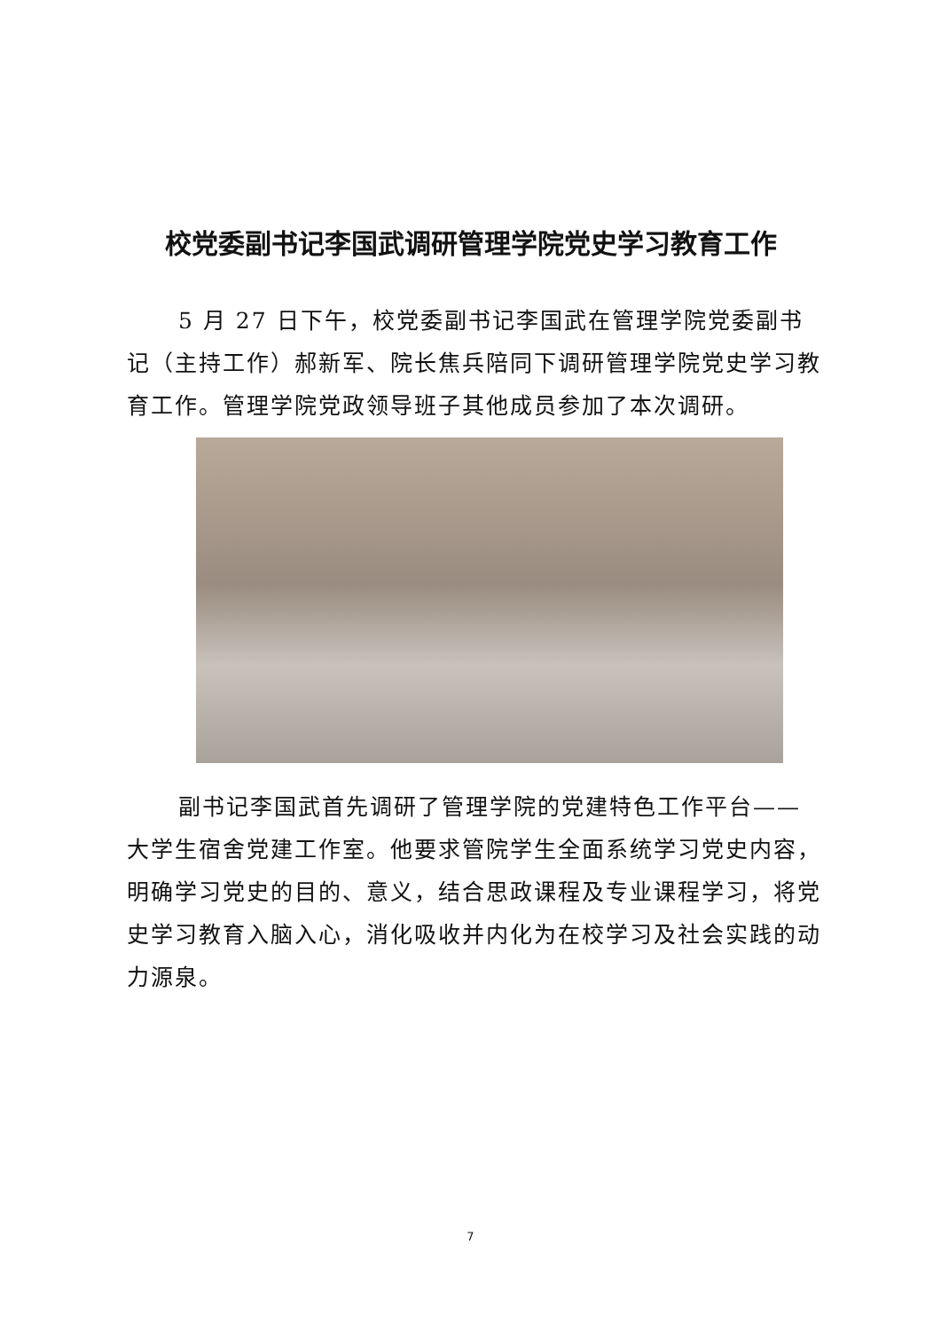校党委副书记李国武调研管理学院党史学习教育工作
5 月 27 日下午，校党委副书记李国武在管理学院党委副书记（主持工作）郝新军、院长焦兵陪同下调研管理学院党史学习教育工作。管理学院党政领导班子其他成员参加了本次调研。
副书记李国武首先调研了管理学院的党建特色工作平台——大学生宿舍党建工作室。他要求管院学生全面系统学习党史内容，明确学习党史的目的、意义，结合思政课程及专业课程学习，将党史学习教育入脑入心，消化吸收并内化为在校学习及社会实践的动力源泉。
7